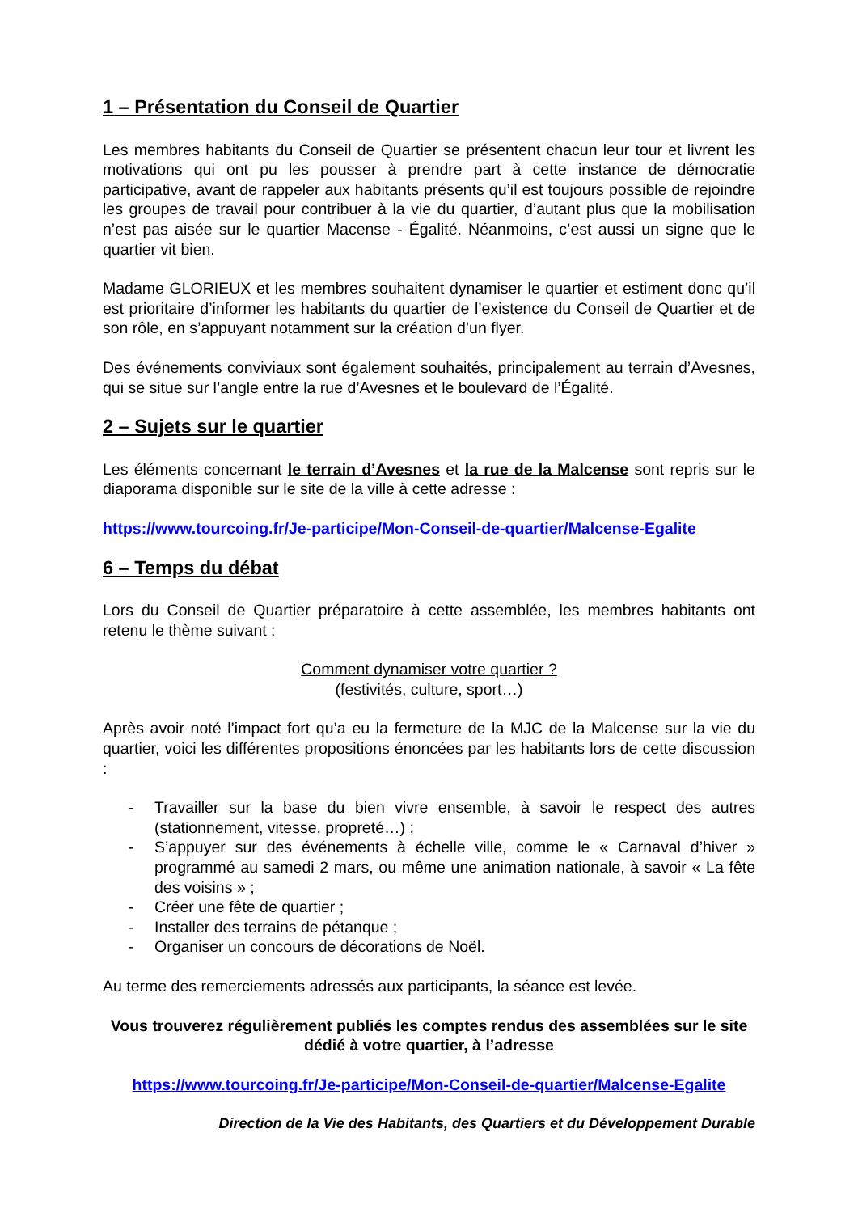1 – Présentation du Conseil de Quartier
Les membres habitants du Conseil de Quartier se présentent chacun leur tour et livrent les motivations qui ont pu les pousser à prendre part à cette instance de démocratie participative, avant de rappeler aux habitants présents qu’il est toujours possible de rejoindre les groupes de travail pour contribuer à la vie du quartier, d’autant plus que la mobilisation n’est pas aisée sur le quartier Macense - Égalité. Néanmoins, c’est aussi un signe que le quartier vit bien.
Madame GLORIEUX et les membres souhaitent dynamiser le quartier et estiment donc qu’il est prioritaire d’informer les habitants du quartier de l’existence du Conseil de Quartier et de son rôle, en s’appuyant notamment sur la création d’un flyer.
Des événements conviviaux sont également souhaités, principalement au terrain d’Avesnes, qui se situe sur l’angle entre la rue d’Avesnes et le boulevard de l’Égalité.
2 – Sujets sur le quartier
Les éléments concernant le terrain d’Avesnes et la rue de la Malcense sont repris sur le diaporama disponible sur le site de la ville à cette adresse :
https://www.tourcoing.fr/Je-participe/Mon-Conseil-de-quartier/Malcense-Egalite
6 – Temps du débat
Lors du Conseil de Quartier préparatoire à cette assemblée, les membres habitants ont retenu le thème suivant :
Comment dynamiser votre quartier ?
(festivités, culture, sport…)
Après avoir noté l’impact fort qu’a eu la fermeture de la MJC de la Malcense sur la vie du quartier, voici les différentes propositions énoncées par les habitants lors de cette discussion :
- Travailler sur la base du bien vivre ensemble, à savoir le respect des autres (stationnement, vitesse, propreté…) ;
- S’appuyer sur des événements à échelle ville, comme le « Carnaval d’hiver » programmé au samedi 2 mars, ou même une animation nationale, à savoir « La fête des voisins » ;
- Créer une fête de quartier ;
- Installer des terrains de pétanque ;
- Organiser un concours de décorations de Noël.
Au terme des remerciements adressés aux participants, la séance est levée.
Vous trouverez régulièrement publiés les comptes rendus des assemblées sur le site dédié à votre quartier, à l’adresse
https://www.tourcoing.fr/Je-participe/Mon-Conseil-de-quartier/Malcense-Egalite
Direction de la Vie des Habitants, des Quartiers et du Développement Durable